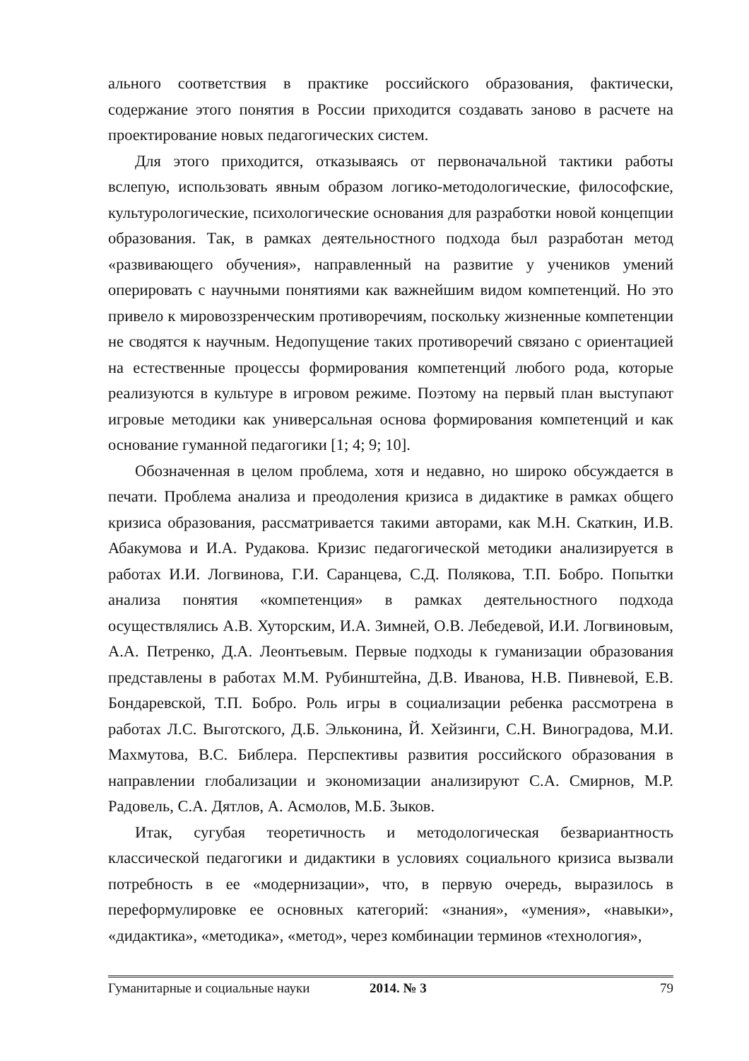ального соответствия в практике российского образования, фактически, содержание этого понятия в России приходится создавать заново в расчете на проектирование новых педагогических систем.
Для этого приходится, отказываясь от первоначальной тактики работы вслепую, использовать явным образом логико-методологические, философские, культурологические, психологические основания для разработки новой концепции образования. Так, в рамках деятельностного подхода был разработан метод «развивающего обучения», направленный на развитие у учеников умений оперировать с научными понятиями как важнейшим видом компетенций. Но это привело к мировоззренческим противоречиям, поскольку жизненные компетенции не сводятся к научным. Недопущение таких противоречий связано с ориентацией на естественные процессы формирования компетенций любого рода, которые реализуются в культуре в игровом режиме. Поэтому на первый план выступают игровые методики как универсальная основа формирования компетенций и как основание гуманной педагогики [1; 4; 9; 10].
Обозначенная в целом проблема, хотя и недавно, но широко обсуждается в печати. Проблема анализа и преодоления кризиса в дидактике в рамках общего кризиса образования, рассматривается такими авторами, как М.Н. Скаткин, И.В. Абакумова и И.А. Рудакова. Кризис педагогической методики анализируется в работах И.И. Логвинова, Г.И. Саранцева, С.Д. Полякова, Т.П. Бобро. Попытки анализа понятия «компетенция» в рамках деятельностного подхода осуществлялись А.В. Хуторским, И.А. Зимней, О.В. Лебедевой, И.И. Логвиновым, А.А. Петренко, Д.А. Леонтьевым. Первые подходы к гуманизации образования представлены в работах М.М. Рубинштейна, Д.В. Иванова, Н.В. Пивневой, Е.В. Бондаревской, Т.П. Бобро. Роль игры в социализации ребенка рассмотрена в работах Л.С. Выготского, Д.Б. Эльконина, Й. Хейзинги, С.Н. Виноградова, М.И. Махмутова, В.С. Библера. Перспективы развития российского образования в направлении глобализации и экономизации анализируют С.А. Смирнов, М.Р. Радовель, С.А. Дятлов, А. Асмолов, М.Б. Зыков.
Итак, сугубая теоретичность и методологическая безвариантность классической педагогики и дидактики в условиях социального кризиса вызвали потребность в ее «модернизации», что, в первую очередь, выразилось в переформулировке ее основных категорий: «знания», «умения», «навыки», «дидактика», «методика», «метод», через комбинации терминов «технология»,
Гуманитарные и социальные науки 2014. № 3 79